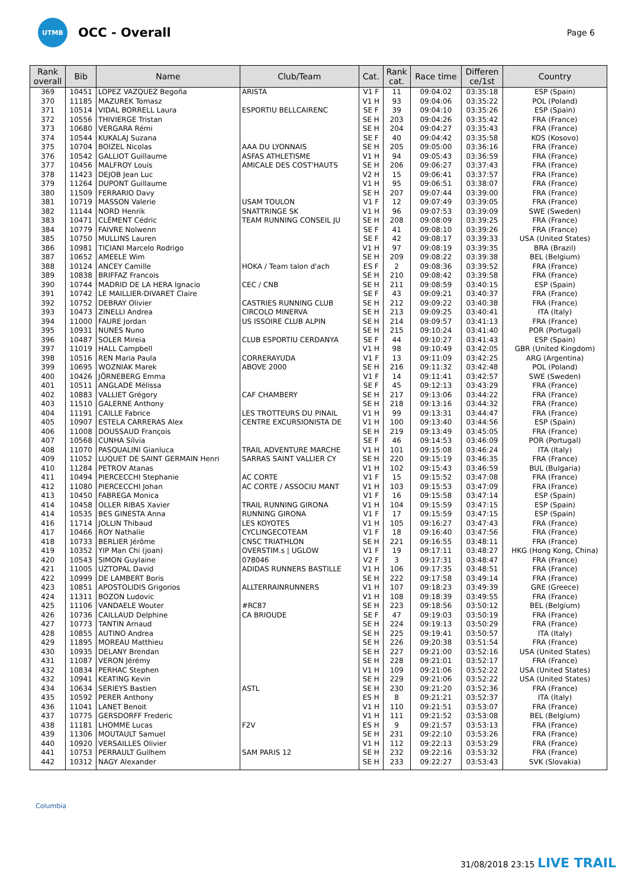UTMB
OCC - Overall
Page 6
| Rank overall | Bib | Name | Club/Team | Cat. | Rank cat. | Race time | Differen ce/1st | Country |
| --- | --- | --- | --- | --- | --- | --- | --- | --- |
| 369 | 10451 | LOPEZ VAZQUEZ Begoña | ARISTA | V1 F | 11 | 09:04:02 | 03:35:18 | ESP (Spain) |
| 370 | 11185 | MAZUREK Tomasz | | V1 H | 93 | 09:04:06 | 03:35:22 | POL (Poland) |
| 371 | 10514 | VIDAL BORRELL Laura | ESPORTIU BELLCAIRENC | SE F | 39 | 09:04:10 | 03:35:26 | ESP (Spain) |
| 372 | 10556 | THIVIERGE Tristan | | SE H | 203 | 09:04:26 | 03:35:42 | FRA (France) |
| 373 | 10680 | VERGARA Rémi | | SE H | 204 | 09:04:27 | 03:35:43 | FRA (France) |
| 374 | 10544 | KUKALAJ Suzana | | SE F | 40 | 09:04:42 | 03:35:58 | KOS (Kosovo) |
| 375 | 10704 | BOIZEL Nicolas | AAA DU LYONNAIS | SE H | 205 | 09:05:00 | 03:36:16 | FRA (France) |
| 376 | 10542 | GALLIOT Guillaume | ASFAS ATHLETISME | V1 H | 94 | 09:05:43 | 03:36:59 | FRA (France) |
| 377 | 10456 | MALFROY Louis | AMICALE DES COST'HAUTS | SE H | 206 | 09:06:27 | 03:37:43 | FRA (France) |
| 378 | 11423 | DEJOB Jean Luc | | V2 H | 15 | 09:06:41 | 03:37:57 | FRA (France) |
| 379 | 11264 | DUPONT Guillaume | | V1 H | 95 | 09:06:51 | 03:38:07 | FRA (France) |
| 380 | 11509 | FERRARIO Davy | | SE H | 207 | 09:07:44 | 03:39:00 | FRA (France) |
| 381 | 10719 | MASSON Valerie | USAM TOULON | V1 F | 12 | 09:07:49 | 03:39:05 | FRA (France) |
| 382 | 11144 | NORD Henrik | SNATTRINGE SK | V1 H | 96 | 09:07:53 | 03:39:09 | SWE (Sweden) |
| 383 | 10471 | CLÉMENT Cédric | TEAM RUNNING CONSEIL JU | SE H | 208 | 09:08:09 | 03:39:25 | FRA (France) |
| 384 | 10779 | FAIVRE Nolwenn | | SE F | 41 | 09:08:10 | 03:39:26 | FRA (France) |
| 385 | 10750 | MULLINS Lauren | | SE F | 42 | 09:08:17 | 03:39:33 | USA (United States) |
| 386 | 10981 | TICIANI Marcelo Rodrigo | | V1 H | 97 | 09:08:19 | 03:39:35 | BRA (Brazil) |
| 387 | 10652 | AMEELE Wim | | SE H | 209 | 09:08:22 | 03:39:38 | BEL (Belgium) |
| 388 | 10124 | ANCEY Camille | HOKA / Team talon d'ach | ES F | 2 | 09:08:36 | 03:39:52 | FRA (France) |
| 389 | 10838 | BRIFFAZ Francois | | SE H | 210 | 09:08:42 | 03:39:58 | FRA (France) |
| 390 | 10744 | MADRID DE LA HERA Ignacio | CEC / CNB | SE H | 211 | 09:08:59 | 03:40:15 | ESP (Spain) |
| 391 | 10742 | LE MAILLIER-DIVARET Claire | | SE F | 43 | 09:09:21 | 03:40:37 | FRA (France) |
| 392 | 10752 | DEBRAY Olivier | CASTRIES RUNNING CLUB | SE H | 212 | 09:09:22 | 03:40:38 | FRA (France) |
| 393 | 10473 | ZINELLI Andrea | CIRCOLO MINERVA | SE H | 213 | 09:09:25 | 03:40:41 | ITA (Italy) |
| 394 | 11000 | FAURE Jordan | US ISSOIRE CLUB ALPIN | SE H | 214 | 09:09:57 | 03:41:13 | FRA (France) |
| 395 | 10931 | NUNES Nuno | | SE H | 215 | 09:10:24 | 03:41:40 | POR (Portugal) |
| 396 | 10487 | SOLER Mireia | CLUB ESPORTIU CERDANYA | SE F | 44 | 09:10:27 | 03:41:43 | ESP (Spain) |
| 397 | 11019 | HALL Campbell | | V1 H | 98 | 09:10:49 | 03:42:05 | GBR (United Kingdom) |
| 398 | 10516 | REN Maria Paula | CORRERAYUDA | V1 F | 13 | 09:11:09 | 03:42:25 | ARG (Argentina) |
| 399 | 10695 | WOZNIAK Marek | ABOVE 2000 | SE H | 216 | 09:11:32 | 03:42:48 | POL (Poland) |
| 400 | 10426 | JÖRNEBERG Emma | | V1 F | 14 | 09:11:41 | 03:42:57 | SWE (Sweden) |
| 401 | 10511 | ANGLADE Mélissa | | SE F | 45 | 09:12:13 | 03:43:29 | FRA (France) |
| 402 | 10883 | VALLIET Grégory | CAF CHAMBERY | SE H | 217 | 09:13:06 | 03:44:22 | FRA (France) |
| 403 | 11510 | GALERNE Anthony | | SE H | 218 | 09:13:16 | 03:44:32 | FRA (France) |
| 404 | 11191 | CAILLE Fabrice | LES TROTTEURS DU PINAIL | V1 H | 99 | 09:13:31 | 03:44:47 | FRA (France) |
| 405 | 10907 | ESTELA CARRERAS Alex | CENTRE EXCURSIONISTA DE | V1 H | 100 | 09:13:40 | 03:44:56 | ESP (Spain) |
| 406 | 11008 | DOUSSAUD François | | SE H | 219 | 09:13:49 | 03:45:05 | FRA (France) |
| 407 | 10568 | CUNHA Sílvia | | SE F | 46 | 09:14:53 | 03:46:09 | POR (Portugal) |
| 408 | 11070 | PASQUALINI Gianluca | TRAIL ADVENTURE MARCHE | V1 H | 101 | 09:15:08 | 03:46:24 | ITA (Italy) |
| 409 | 11052 | LUQUET DE SAINT GERMAIN Henri | SARRAS SAINT VALLIER CY | SE H | 220 | 09:15:19 | 03:46:35 | FRA (France) |
| 410 | 11284 | PETROV Atanas | | V1 H | 102 | 09:15:43 | 03:46:59 | BUL (Bulgaria) |
| 411 | 10494 | PIERCECCHI Stephanie | AC CORTE | V1 F | 15 | 09:15:52 | 03:47:08 | FRA (France) |
| 412 | 11080 | PIERCECCHI Johan | AC CORTE / ASSOCIU MANT | V1 H | 103 | 09:15:53 | 03:47:09 | FRA (France) |
| 413 | 10450 | FABREGA Monica | | V1 F | 16 | 09:15:58 | 03:47:14 | ESP (Spain) |
| 414 | 10458 | OLLER RIBAS Xavier | TRAIL RUNNING GIRONA | V1 H | 104 | 09:15:59 | 03:47:15 | ESP (Spain) |
| 414 | 10535 | BES GINESTA Anna | RUNNING GIRONA | V1 F | 17 | 09:15:59 | 03:47:15 | ESP (Spain) |
| 416 | 11714 | JOLLIN Thibaud | LES KOYOTES | V1 H | 105 | 09:16:27 | 03:47:43 | FRA (France) |
| 417 | 10466 | ROY Nathalie | CYCLINGECOTEAM | V1 F | 18 | 09:16:40 | 03:47:56 | FRA (France) |
| 418 | 10733 | BERLIER Jérôme | CNSC TRIATHLON | SE H | 221 | 09:16:55 | 03:48:11 | FRA (France) |
| 419 | 10352 | YIP Man Chi (joan) | OVERSTIM.s / UGLOW | V1 F | 19 | 09:17:11 | 03:48:27 | HKG (Hong Kong, China) |
| 420 | 10543 | SIMON Guylaine | 078046 | V2 F | 3 | 09:17:31 | 03:48:47 | FRA (France) |
| 421 | 11005 | UZTOPAL David | ADIDAS RUNNERS BASTILLE | V1 H | 106 | 09:17:35 | 03:48:51 | FRA (France) |
| 422 | 10999 | DE LAMBERT Boris | | SE H | 222 | 09:17:58 | 03:49:14 | FRA (France) |
| 423 | 10851 | APOSTOLIDIS Grigorios | ALLTERRAINRUNNERS | V1 H | 107 | 09:18:23 | 03:49:39 | GRE (Greece) |
| 424 | 11311 | BOZON Ludovic | | V1 H | 108 | 09:18:39 | 03:49:55 | FRA (France) |
| 425 | 11106 | VANDAELE Wouter | #RC87 | SE H | 223 | 09:18:56 | 03:50:12 | BEL (Belgium) |
| 426 | 10736 | CAILLAUD Delphine | CA BRIOUDE | SE F | 47 | 09:19:03 | 03:50:19 | FRA (France) |
| 427 | 10773 | TANTIN Arnaud | | SE H | 224 | 09:19:13 | 03:50:29 | FRA (France) |
| 428 | 10855 | AUTINO Andrea | | SE H | 225 | 09:19:41 | 03:50:57 | ITA (Italy) |
| 429 | 11895 | MOREAU Matthieu | | SE H | 226 | 09:20:38 | 03:51:54 | FRA (France) |
| 430 | 10935 | DELANY Brendan | | SE H | 227 | 09:21:00 | 03:52:16 | USA (United States) |
| 431 | 11087 | VERON Jérémy | | SE H | 228 | 09:21:01 | 03:52:17 | FRA (France) |
| 432 | 10834 | PERHAC Stephen | | V1 H | 109 | 09:21:06 | 03:52:22 | USA (United States) |
| 432 | 10941 | KEATING Kevin | | SE H | 229 | 09:21:06 | 03:52:22 | USA (United States) |
| 434 | 10634 | SERIEYS Bastien | ASTL | SE H | 230 | 09:21:20 | 03:52:36 | FRA (France) |
| 435 | 10592 | PERER Anthony | | ES H | 8 | 09:21:21 | 03:52:37 | ITA (Italy) |
| 436 | 11041 | LANET Benoit | | V1 H | 110 | 09:21:51 | 03:53:07 | FRA (France) |
| 437 | 10775 | GERSDORFF Frederic | | V1 H | 111 | 09:21:52 | 03:53:08 | BEL (Belgium) |
| 438 | 11181 | LHOMME Lucas | F2V | ES H | 9 | 09:21:57 | 03:53:13 | FRA (France) |
| 439 | 11306 | MOUTAULT Samuel | | SE H | 231 | 09:22:10 | 03:53:26 | FRA (France) |
| 440 | 10920 | VERSAILLES Olivier | | V1 H | 112 | 09:22:13 | 03:53:29 | FRA (France) |
| 441 | 10753 | PERRAULT Guilhem | SAM PARIS 12 | SE H | 232 | 09:22:16 | 03:53:32 | FRA (France) |
| 442 | 10312 | NAGY Alexander | | SE H | 233 | 09:22:27 | 03:53:43 | SVK (Slovakia) |
Columbia
31/08/2018 23:15 LIVE TRAIL